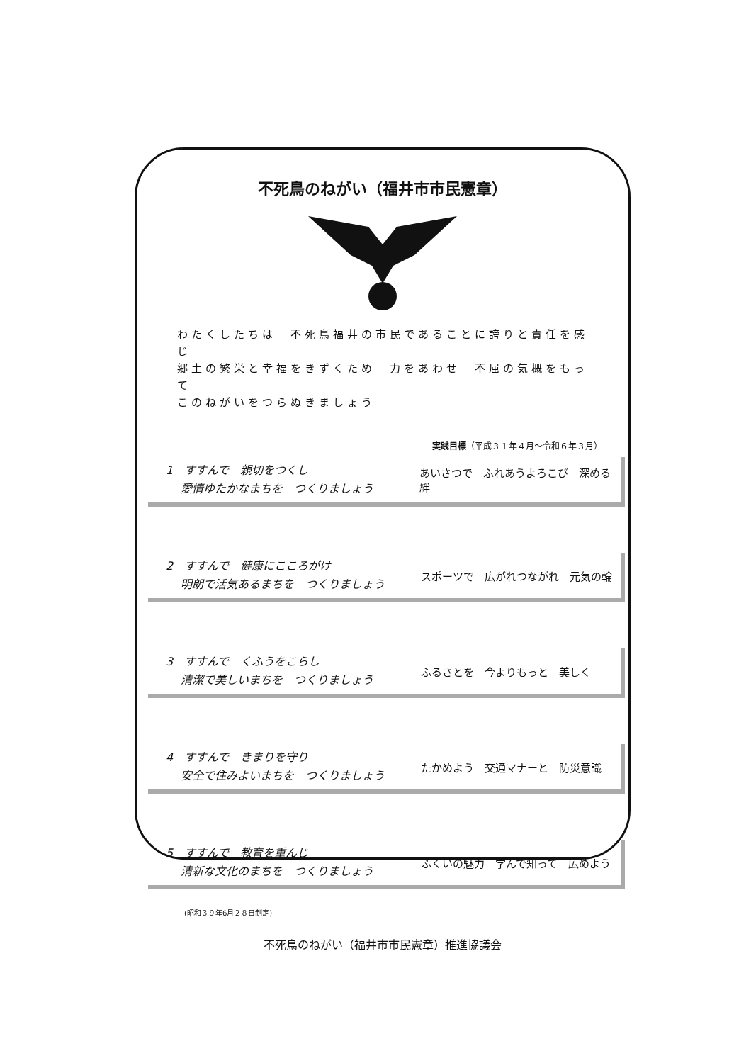不死鳥のねがい（福井市市民憲章）
わたくしたちは　不死鳥福井の市民であることに誇りと責任を感じ
郷土の繁栄と幸福をきずくため　力をあわせ　不屈の気概をもって
このねがいをつらぬきましょう
実践目標（平成３１年４月～令和６年３月）
1　すすんで　親切をつくし
　 愛情ゆたかなまちを　つくりましょう
あいさつで　ふれあうよろこび　深める絆
2　すすんで　健康にこころがけ
　 明朗で活気あるまちを　つくりましょう
スポーツで　広がれつながれ　元気の輪
3　すすんで　くふうをこらし
　 清潔で美しいまちを　つくりましょう
ふるさとを　今よりもっと　美しく
4　すすんで　きまりを守り
　 安全で住みよいまちを　つくりましょう
たかめよう　交通マナーと　防災意識
5　すすんで　教育を重んじ
　 清新な文化のまちを　つくりましょう
ふくいの魅力　学んで知って　広めよう
(昭和３９年6月２８日制定)
不死鳥のねがい（福井市市民憲章）推進協議会